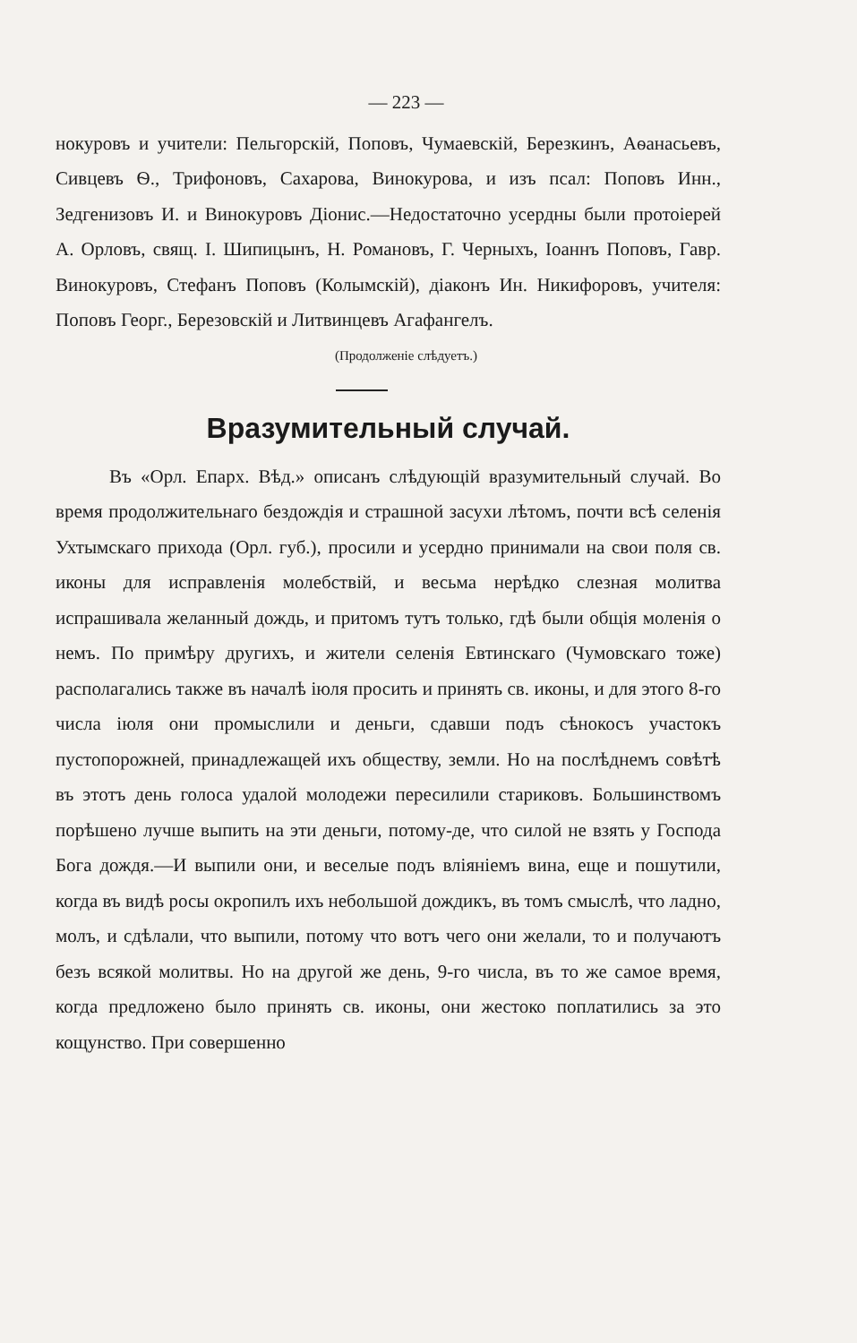— 223 —
нокуровъ и учители: Пельгорскій, Поповъ, Чумаевскій, Березкинъ, Аѳанасьевъ, Сивцевъ Ѳ., Трифоновъ, Сахарова, Винокурова, и изъ псал: Поповъ Инн., Зедгенизовъ И. и Винокуровъ Діонис.—Недостаточно усердны были протоіерей А. Орловъ, свящ. І. Шипицынъ, Н. Романовъ, Г. Черныхъ, Іоаннъ Поповъ, Гавр. Винокуровъ, Стефанъ Поповъ (Колымскій), діаконъ Ин. Никифоровъ, учителя: Поповъ Георг., Березовскій и Литвинцевъ Агафангелъ.
(Продолженіе слѣдуетъ.)
Вразумительный случай.
Въ «Орл. Епарх. Вѣд.» описанъ слѣдующій вразумительный случай. Во время продолжительнаго бездождія и страшной засухи лѣтомъ, почти всѣ селенія Ухтымскаго прихода (Орл. губ.), просили и усердно принимали на свои поля св. иконы для исправленія молебствій, и весьма нерѣдко слезная молитва испрашивала желанный дождь, и притомъ тутъ только, гдѣ были общія моленія о немъ. По примѣру другихъ, и жители селенія Евтинскаго (Чумовскаго тоже) располагались также въ началѣ іюля просить и принять св. иконы, и для этого 8-го числа іюля они промыслили и деньги, сдавши подъ сѣнокосъ участокъ пустопорожней, принадлежащей ихъ обществу, земли. Но на послѣднемъ совѣтѣ въ этотъ день голоса удалой молодежи пересилили стариковъ. Большинствомъ порѣшено лучше выпить на эти деньги, потому-де, что силой не взять у Господа Бога дождя.—И выпили они, и веселые подъ вліяніемъ вина, еще и пошутили, когда въ видѣ росы окропилъ ихъ небольшой дождикъ, въ томъ смыслѣ, что ладно, молъ, и сдѣлали, что выпили, потому что вотъ чего они желали, то и получаютъ безъ всякой молитвы. Но на другой же день, 9-го числа, въ то же самое время, когда предложено было принять св. иконы, они жестоко поплатились за это кощунство. При совершенно